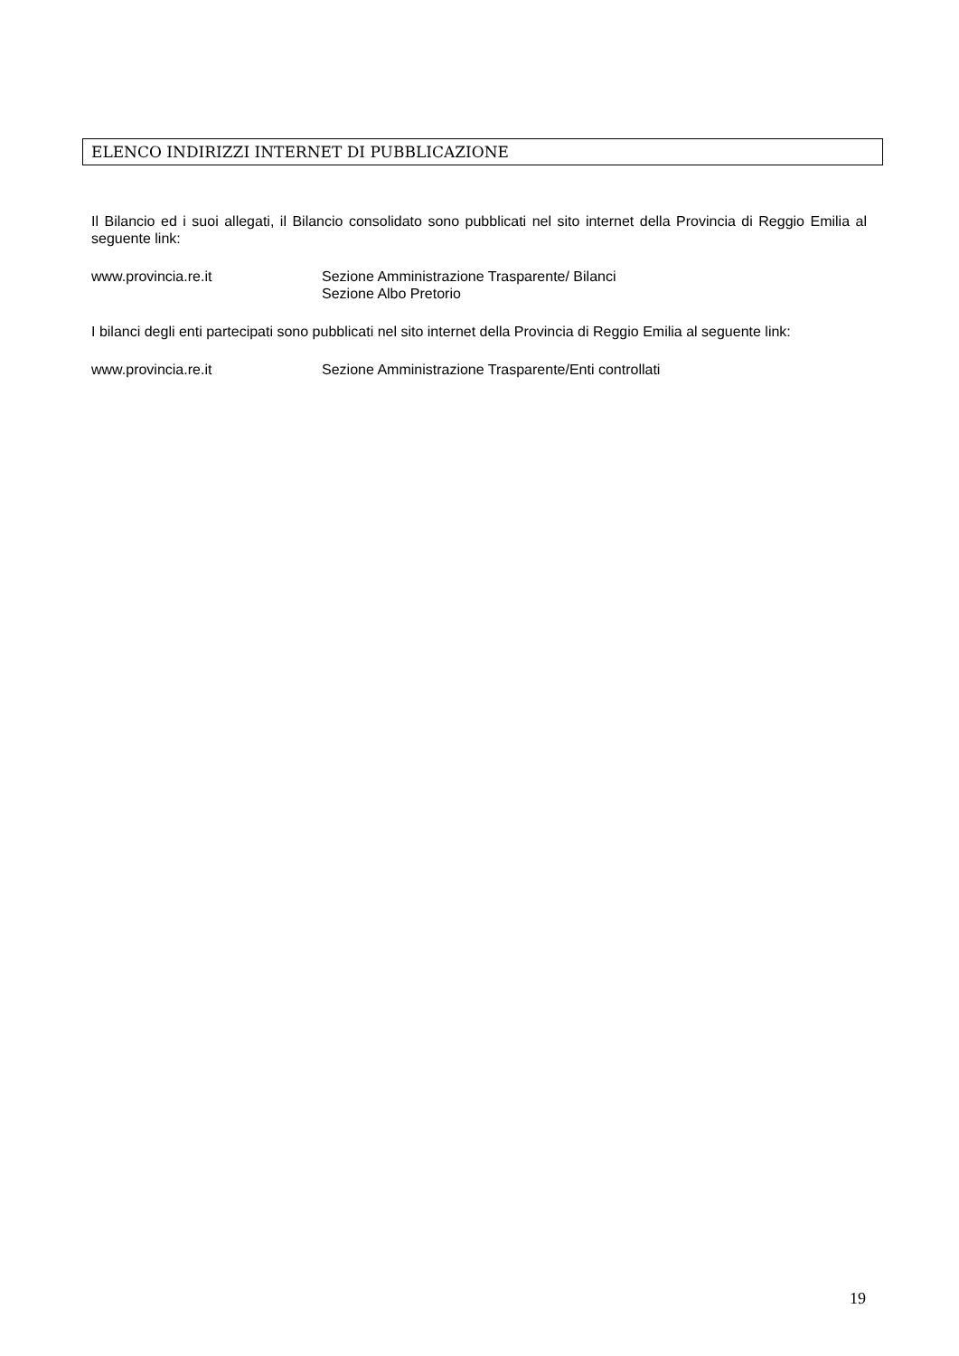ELENCO INDIRIZZI INTERNET DI PUBBLICAZIONE
Il Bilancio ed i suoi allegati, il Bilancio consolidato sono pubblicati nel sito internet della Provincia di Reggio Emilia al seguente link:
www.provincia.re.it Sezione Amministrazione Trasparente/ Bilanci
Sezione Albo Pretorio
I bilanci degli enti partecipati sono pubblicati nel sito internet della Provincia di Reggio Emilia al seguente link:
www.provincia.re.it Sezione Amministrazione Trasparente/Enti controllati
19